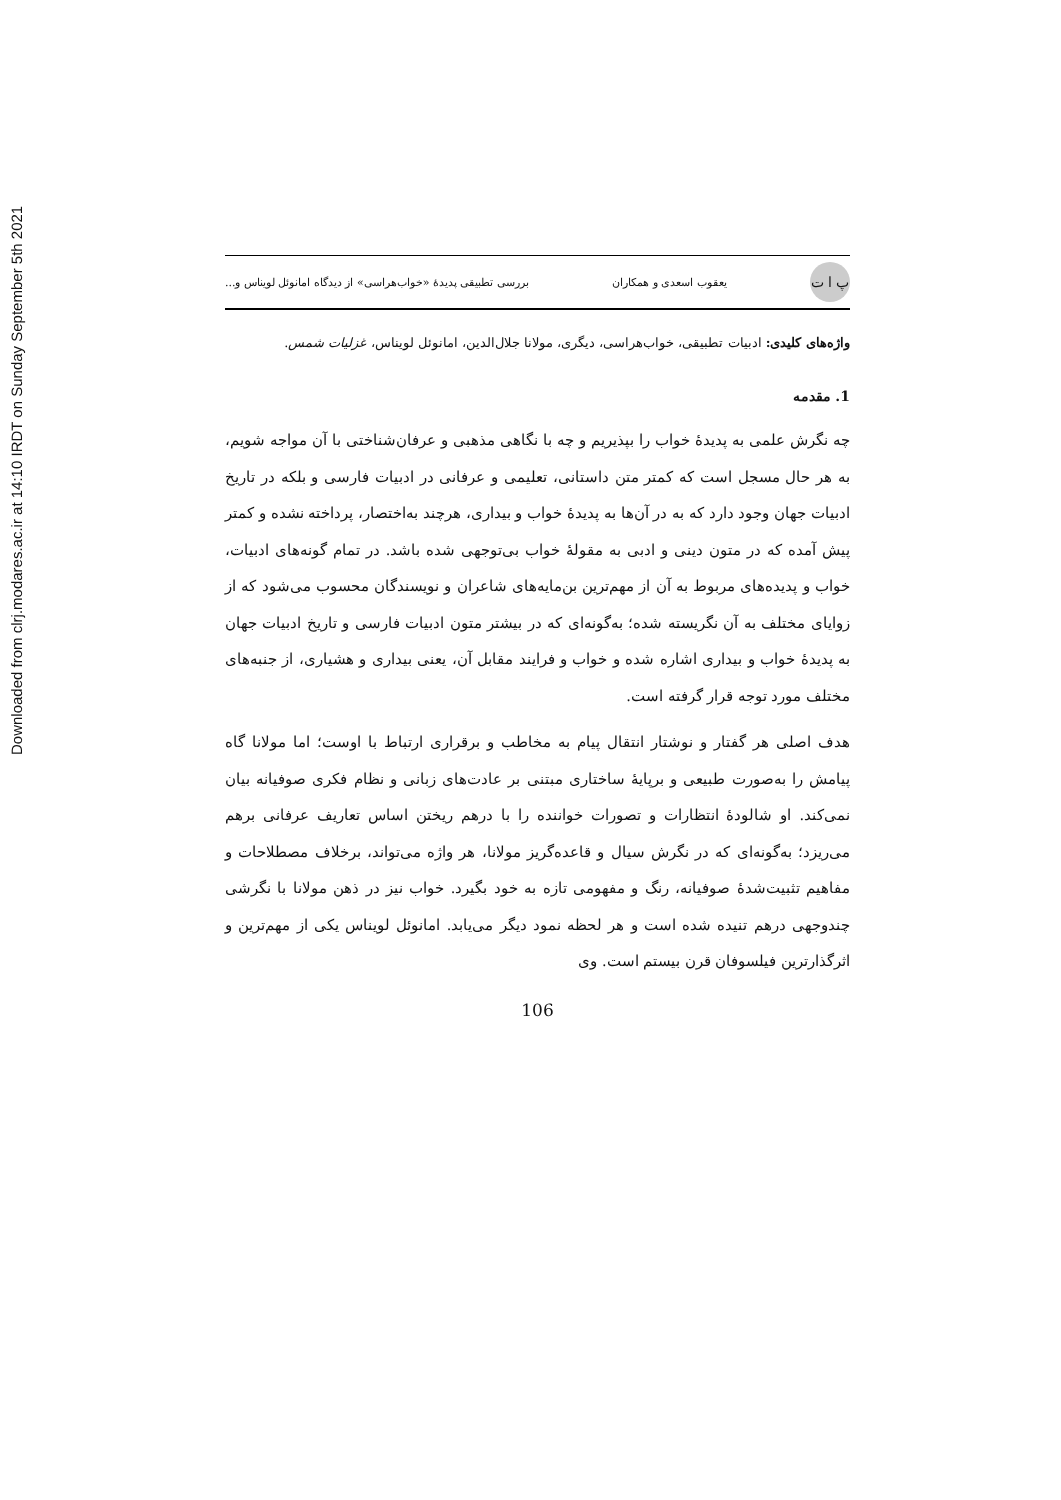Downloaded from clrj.modares.ac.ir at 14:10 IRDT on Sunday September 5th 2021
پ ا ت
یعقوب اسعدی و همکاران بررسی تطبیقی پدیدهٔ «خواب‌هراسی» از دیدگاه امانوئل لویناس و...
واژه‌های کلیدی: ادبیات تطبیقی، خواب‌هراسی، دیگری، مولانا جلال‌الدین، امانوئل لویناس، غزلیات شمس.
1. مقدمه
چه نگرش علمی به پدیدهٔ خواب را بپذیریم و چه با نگاهی مذهبی و عرفان‌شناختی با آن مواجه شویم، به هر حال مسجل است که کمتر متن داستانی، تعلیمی و عرفانی در ادبیات فارسی و بلکه در تاریخ ادبیات جهان وجود دارد که به در آن‌ها به پدیدهٔ خواب و بیداری، هرچند به‌اختصار، پرداخته نشده و کمتر پیش آمده که در متون دینی و ادبی به مقولهٔ خواب بی‌توجهی شده باشد. در تمام گونه‌های ادبیات، خواب و پدیده‌های مربوط به آن از مهم‌ترین بن‌مایه‌های شاعران و نویسندگان محسوب می‌شود که از زوایای مختلف به آن نگریسته شده؛ به‌گونه‌ای که در بیشتر متون ادبیات فارسی و تاریخ ادبیات جهان به پدیدهٔ خواب و بیداری اشاره شده و خواب و فرایند مقابل آن، یعنی بیداری و هشیاری، از جنبه‌های مختلف مورد توجه قرار گرفته است.
هدف اصلی هر گفتار و نوشتار انتقال پیام به مخاطب و برقراری ارتباط با اوست؛ اما مولانا گاه پیامش را به‌صورت طبیعی و برپایهٔ ساختاری مبتنی بر عادت‌های زبانی و نظام فکری صوفیانه بیان نمی‌کند. او شالودهٔ انتظارات و تصورات خواننده را با درهم ریختن اساس تعاریف عرفانی برهم می‌ریزد؛ به‌گونه‌ای که در نگرش سیال و قاعده‌گریز مولانا، هر واژه می‌تواند، برخلاف مصطلاحات و مفاهیم تثبیت‌شدهٔ صوفیانه، رنگ و مفهومی تازه به خود بگیرد. خواب نیز در ذهن مولانا با نگرشی چندوجهی درهم تنیده شده است و هر لحظه نمود دیگر می‌یابد. امانوئل لویناس یکی از مهم‌ترین و اثرگذارترین فیلسوفان قرن بیستم است. وی
106